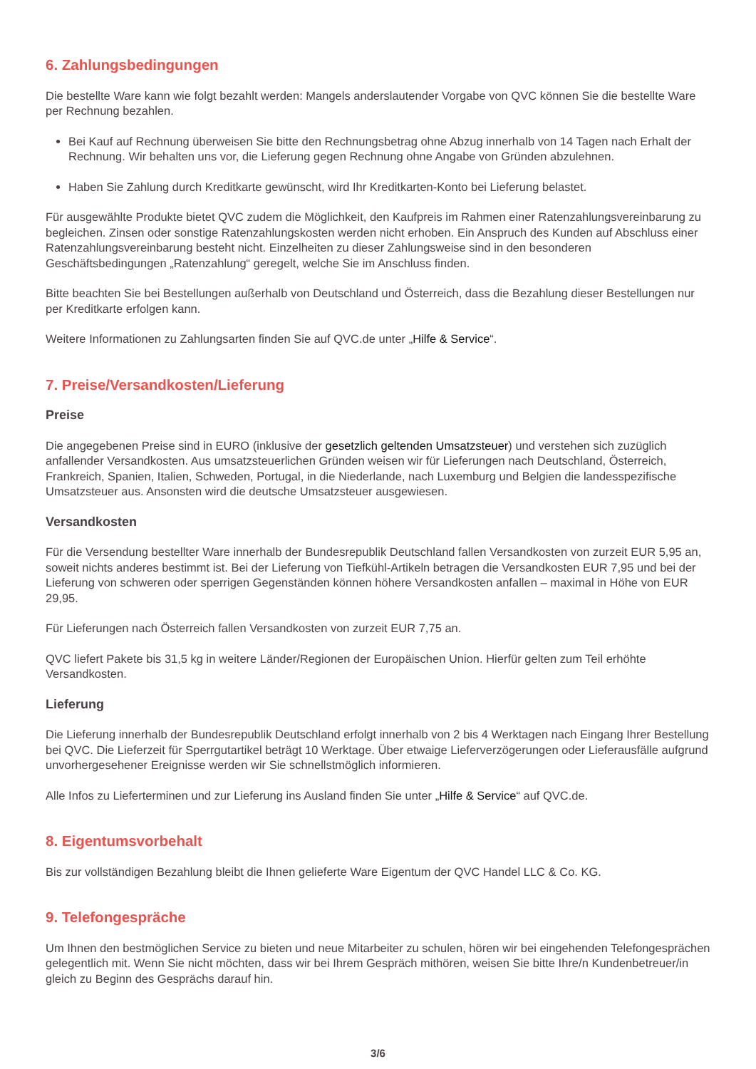6. Zahlungsbedingungen
Die bestellte Ware kann wie folgt bezahlt werden: Mangels anderslautender Vorgabe von QVC können Sie die bestellte Ware per Rechnung bezahlen.
Bei Kauf auf Rechnung überweisen Sie bitte den Rechnungsbetrag ohne Abzug innerhalb von 14 Tagen nach Erhalt der Rechnung. Wir behalten uns vor, die Lieferung gegen Rechnung ohne Angabe von Gründen abzulehnen.
Haben Sie Zahlung durch Kreditkarte gewünscht, wird Ihr Kreditkarten-Konto bei Lieferung belastet.
Für ausgewählte Produkte bietet QVC zudem die Möglichkeit, den Kaufpreis im Rahmen einer Ratenzahlungsvereinbarung zu begleichen. Zinsen oder sonstige Ratenzahlungskosten werden nicht erhoben. Ein Anspruch des Kunden auf Abschluss einer Ratenzahlungsvereinbarung besteht nicht. Einzelheiten zu dieser Zahlungsweise sind in den besonderen Geschäftsbedingungen „Ratenzahlung“ geregelt, welche Sie im Anschluss finden.
Bitte beachten Sie bei Bestellungen außerhalb von Deutschland und Österreich, dass die Bezahlung dieser Bestellungen nur per Kreditkarte erfolgen kann.
Weitere Informationen zu Zahlungsarten finden Sie auf QVC.de unter „Hilfe & Service“.
7. Preise/Versandkosten/Lieferung
Preise
Die angegebenen Preise sind in EURO (inklusive der gesetzlich geltenden Umsatzsteuer) und verstehen sich zuzüglich anfallender Versandkosten. Aus umsatzsteuerlichen Gründen weisen wir für Lieferungen nach Deutschland, Österreich, Frankreich, Spanien, Italien, Schweden, Portugal, in die Niederlande, nach Luxemburg und Belgien die landesspezifische Umsatzsteuer aus. Ansonsten wird die deutsche Umsatzsteuer ausgewiesen.
Versandkosten
Für die Versendung bestellter Ware innerhalb der Bundesrepublik Deutschland fallen Versandkosten von zurzeit EUR 5,95 an, soweit nichts anderes bestimmt ist. Bei der Lieferung von Tiefkühl-Artikeln betragen die Versandkosten EUR 7,95 und bei der Lieferung von schweren oder sperrigen Gegenständen können höhere Versandkosten anfallen – maximal in Höhe von EUR 29,95.
Für Lieferungen nach Österreich fallen Versandkosten von zurzeit EUR 7,75 an.
QVC liefert Pakete bis 31,5 kg in weitere Länder/Regionen der Europäischen Union. Hierfür gelten zum Teil erhöhte Versandkosten.
Lieferung
Die Lieferung innerhalb der Bundesrepublik Deutschland erfolgt innerhalb von 2 bis 4 Werktagen nach Eingang Ihrer Bestellung bei QVC. Die Lieferzeit für Sperrgutartikel beträgt 10 Werktage. Über etwaige Lieferverzögerungen oder Lieferausfälle aufgrund unvorhergesehener Ereignisse werden wir Sie schnellstmöglich informieren.
Alle Infos zu Lieferterminen und zur Lieferung ins Ausland finden Sie unter „Hilfe & Service“ auf QVC.de.
8. Eigentumsvorbehalt
Bis zur vollständigen Bezahlung bleibt die Ihnen gelieferte Ware Eigentum der QVC Handel LLC & Co. KG.
9. Telefongespräche
Um Ihnen den bestmöglichen Service zu bieten und neue Mitarbeiter zu schulen, hören wir bei eingehenden Telefongesprächen gelegentlich mit. Wenn Sie nicht möchten, dass wir bei Ihrem Gespräch mithören, weisen Sie bitte Ihre/n Kundenbetreuer/in gleich zu Beginn des Gesprächs darauf hin.
3/6